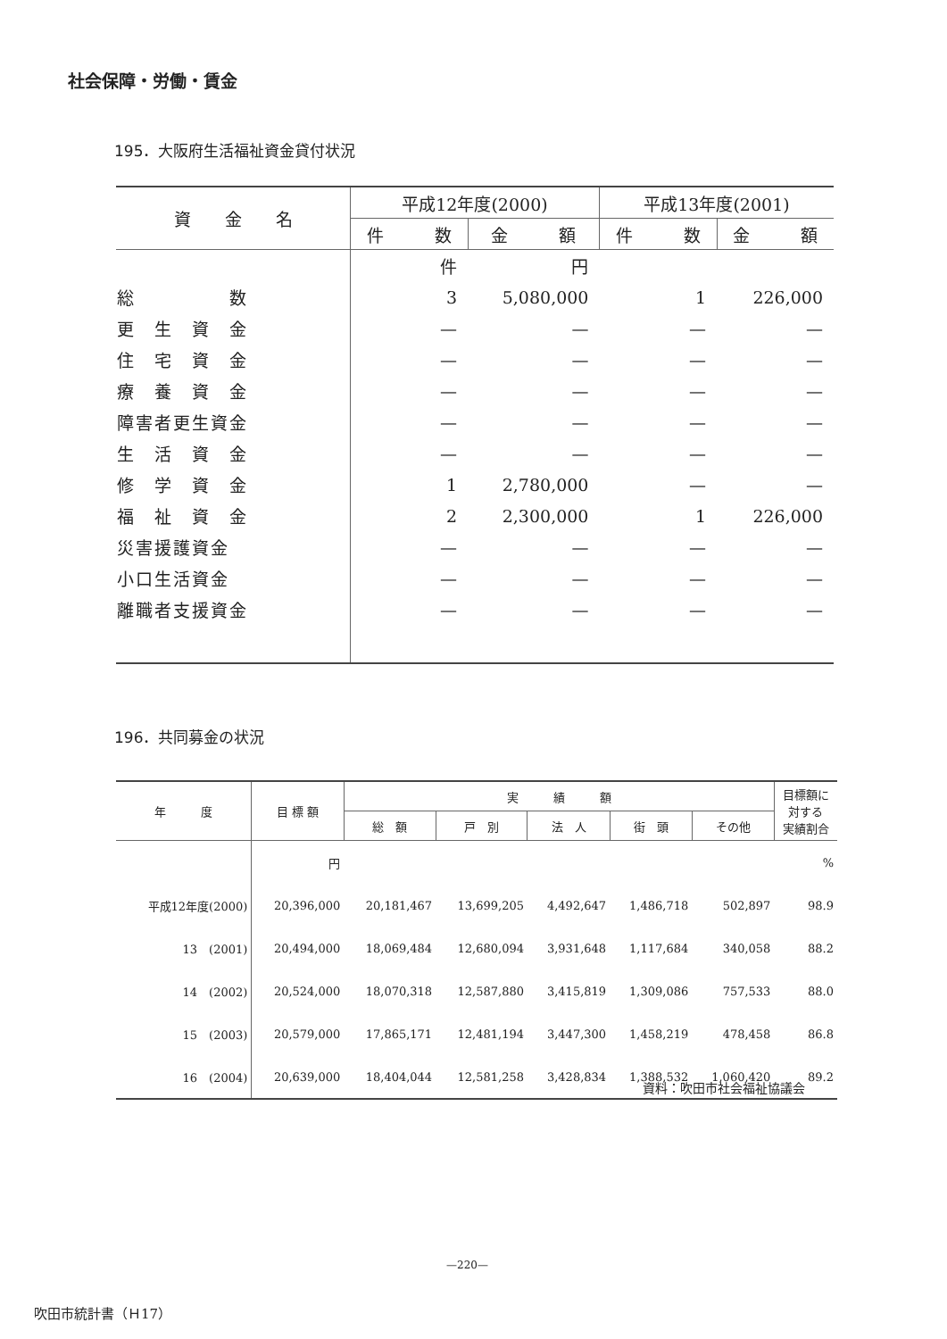社会保障・労働・賃金
195．大阪府生活福祉資金貸付状況
| 資 金 名 | 平成12年度(2000) | | 平成13年度(2001) | |
| --- | --- | --- | --- | --- |
| | 件 数 | 金 額 | 件 数 | 金 額 |
| | 件 | 円 | | |
| 総 数 | 3 | 5,080,000 | 1 | 226,000 |
| 更 生 資 金 | — | — | — | — |
| 住 宅 資 金 | — | — | — | — |
| 療 養 資 金 | — | — | — | — |
| 障害者更生資金 | — | — | — | — |
| 生 活 資 金 | — | — | — | — |
| 修 学 資 金 | 1 | 2,780,000 | — | — |
| 福 祉 資 金 | 2 | 2,300,000 | 1 | 226,000 |
| 災害援護資金 | — | — | — | — |
| 小口生活資金 | — | — | — | — |
| 離職者支援資金 | — | — | — | — |
196．共同募金の状況
| 年 度 | 目 標 額 | 実 績 額 | | | | | 目標額に 対する 実績割合 |
| --- | --- | --- | --- | --- | --- | --- | --- |
| | | 総 額 | 戸 別 | 法 人 | 街 頭 | その他 | |
| | 円 | | | | | | % |
| 平成12年度(2000) | 20,396,000 | 20,181,467 | 13,699,205 | 4,492,647 | 1,486,718 | 502,897 | 98.9 |
| 13 (2001) | 20,494,000 | 18,069,484 | 12,680,094 | 3,931,648 | 1,117,684 | 340,058 | 88.2 |
| 14 (2002) | 20,524,000 | 18,070,318 | 12,587,880 | 3,415,819 | 1,309,086 | 757,533 | 88.0 |
| 15 (2003) | 20,579,000 | 17,865,171 | 12,481,194 | 3,447,300 | 1,458,219 | 478,458 | 86.8 |
| 16 (2004) | 20,639,000 | 18,404,044 | 12,581,258 | 3,428,834 | 1,388,532 | 1,060,420 | 89.2 |
資料：吹田市社会福祉協議会
—220—
吹田市統計書（Ｈ17）